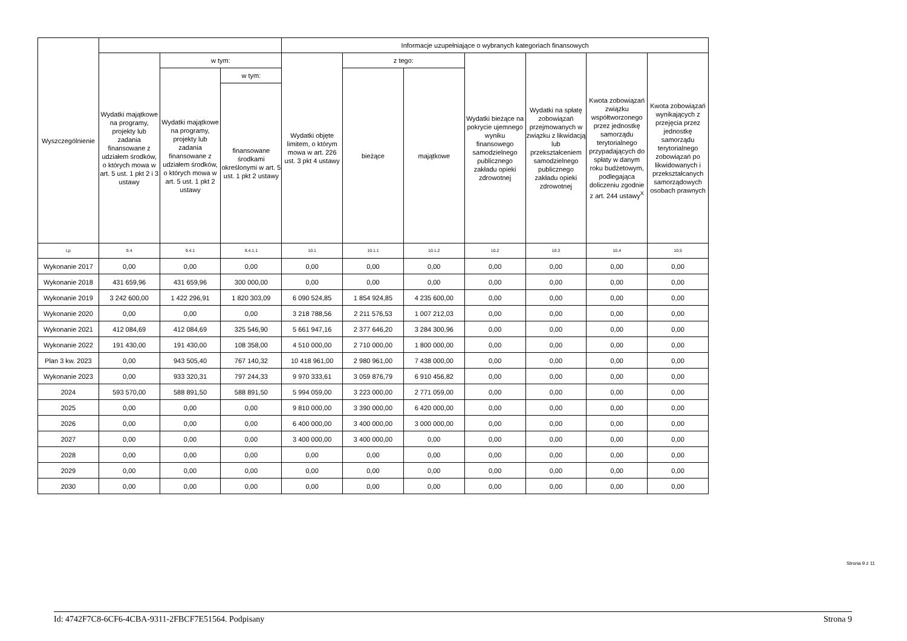| Wyszczególnienie | | | | Informacje uzupełniające o wybranych kategoriach finansowych | | | | | | |
| --- | --- | --- | --- | --- | --- | --- | --- | --- | --- | --- |
| | Wydatki majątkowe na programy, projekty lub zadania finansowane z udziałem środków, o których mowa w art. 5 ust. 1 pkt 2 i 3 ustawy | w tym: | | Wydatki objęte limitem, o którym mowa w art. 226 ust. 3 pkt 4 ustawy | z tego: | | Wydatki bieżące na pokrycie ujemnego wyniku finansowego samodzielnego publicznego zakładu opieki zdrowotnej | Wydatki na spłatę zobowiązań przejmowanych w związku z likwidacją lub przekształceniem samodzielnego publicznego zakładu opieki zdrowotnej | Kwota zobowiązań związku współtworzonego przez jednostkę samorządu terytorialnego przypadających do spłaty w danym roku budżetowym, podlegająca doliczeniu zgodnie z art. 244 ustawy<sup>X</sup> | Kwota zobowiązań wynikających z przejęcia przez jednostkę samorządu terytorialnego zobowiązań po likwidowanych i przekształcanych samorządowych osobach prawnych |
| | | Wydatki majątkowe na programy, projekty lub zadania finansowane z udziałem środków, o których mowa w art. 5 ust. 1 pkt 2 ustawy | w tym: | | bieżące | majątkowe | | | | |
| | | | finansowane środkami określonymi w art. 5 ust. 1 pkt 2 ustawy | | | | | | | |
| Lp | 9.4 | 9.4.1 | 9.4.1.1 | 10.1 | 10.1.1 | 10.1.2 | 10.2 | 10.3 | 10.4 | 10.5 |
| Wykonanie 2017 | 0,00 | 0,00 | 0,00 | 0,00 | 0,00 | 0,00 | 0,00 | 0,00 | 0,00 | 0,00 |
| Wykonanie 2018 | 431 659,96 | 431 659,96 | 300 000,00 | 0,00 | 0,00 | 0,00 | 0,00 | 0,00 | 0,00 | 0,00 |
| Wykonanie 2019 | 3 242 600,00 | 1 422 296,91 | 1 820 303,09 | 6 090 524,85 | 1 854 924,85 | 4 235 600,00 | 0,00 | 0,00 | 0,00 | 0,00 |
| Wykonanie 2020 | 0,00 | 0,00 | 0,00 | 3 218 788,56 | 2 211 576,53 | 1 007 212,03 | 0,00 | 0,00 | 0,00 | 0,00 |
| Wykonanie 2021 | 412 084,69 | 412 084,69 | 325 546,90 | 5 661 947,16 | 2 377 646,20 | 3 284 300,96 | 0,00 | 0,00 | 0,00 | 0,00 |
| Wykonanie 2022 | 191 430,00 | 191 430,00 | 108 358,00 | 4 510 000,00 | 2 710 000,00 | 1 800 000,00 | 0,00 | 0,00 | 0,00 | 0,00 |
| Plan 3 kw. 2023 | 0,00 | 943 505,40 | 767 140,32 | 10 418 961,00 | 2 980 961,00 | 7 438 000,00 | 0,00 | 0,00 | 0,00 | 0,00 |
| Wykonanie 2023 | 0,00 | 933 320,31 | 797 244,33 | 9 970 333,61 | 3 059 876,79 | 6 910 456,82 | 0,00 | 0,00 | 0,00 | 0,00 |
| 2024 | 593 570,00 | 588 891,50 | 588 891,50 | 5 994 059,00 | 3 223 000,00 | 2 771 059,00 | 0,00 | 0,00 | 0,00 | 0,00 |
| 2025 | 0,00 | 0,00 | 0,00 | 9 810 000,00 | 3 390 000,00 | 6 420 000,00 | 0,00 | 0,00 | 0,00 | 0,00 |
| 2026 | 0,00 | 0,00 | 0,00 | 6 400 000,00 | 3 400 000,00 | 3 000 000,00 | 0,00 | 0,00 | 0,00 | 0,00 |
| 2027 | 0,00 | 0,00 | 0,00 | 3 400 000,00 | 3 400 000,00 | 0,00 | 0,00 | 0,00 | 0,00 | 0,00 |
| 2028 | 0,00 | 0,00 | 0,00 | 0,00 | 0,00 | 0,00 | 0,00 | 0,00 | 0,00 | 0,00 |
| 2029 | 0,00 | 0,00 | 0,00 | 0,00 | 0,00 | 0,00 | 0,00 | 0,00 | 0,00 | 0,00 |
| 2030 | 0,00 | 0,00 | 0,00 | 0,00 | 0,00 | 0,00 | 0,00 | 0,00 | 0,00 | 0,00 |
Strona 9 z 11
Id: 4742F7C8-6CF6-4CBA-9311-2FBCF7E51564. Podpisany Strona 9